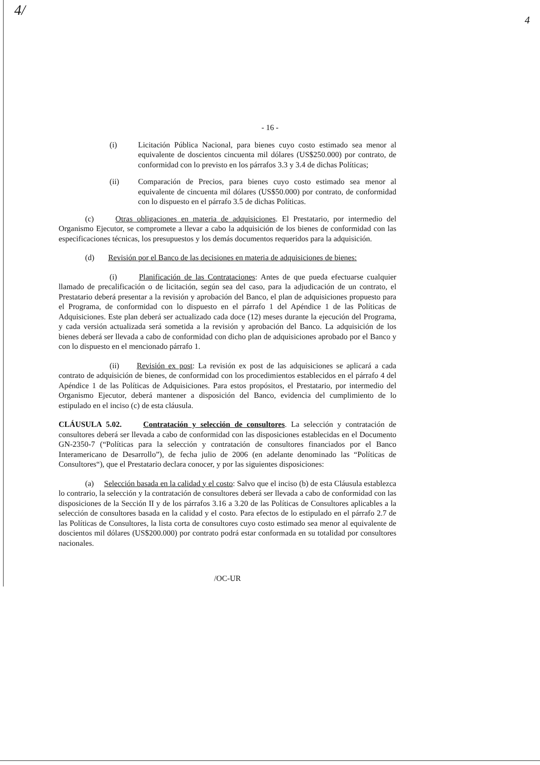4/ 4
- 16 -
(i) Licitación Pública Nacional, para bienes cuyo costo estimado sea menor al equivalente de doscientos cincuenta mil dólares (US$250.000) por contrato, de conformidad con lo previsto en los párrafos 3.3 y 3.4 de dichas Políticas;
(ii) Comparación de Precios, para bienes cuyo costo estimado sea menor al equivalente de cincuenta mil dólares (US$50.000) por contrato, de conformidad con lo dispuesto en el párrafo 3.5 de dichas Políticas.
(c) Otras obligaciones en materia de adquisiciones. El Prestatario, por intermedio del Organismo Ejecutor, se compromete a llevar a cabo la adquisición de los bienes de conformidad con las especificaciones técnicas, los presupuestos y los demás documentos requeridos para la adquisición.
(d) Revisión por el Banco de las decisiones en materia de adquisiciones de bienes:
(i) Planificación de las Contrataciones: Antes de que pueda efectuarse cualquier llamado de precalificación o de licitación, según sea del caso, para la adjudicación de un contrato, el Prestatario deberá presentar a la revisión y aprobación del Banco, el plan de adquisiciones propuesto para el Programa, de conformidad con lo dispuesto en el párrafo 1 del Apéndice 1 de las Políticas de Adquisiciones. Este plan deberá ser actualizado cada doce (12) meses durante la ejecución del Programa, y cada versión actualizada será sometida a la revisión y aprobación del Banco. La adquisición de los bienes deberá ser llevada a cabo de conformidad con dicho plan de adquisiciones aprobado por el Banco y con lo dispuesto en el mencionado párrafo 1.
(ii) Revisión ex post: La revisión ex post de las adquisiciones se aplicará a cada contrato de adquisición de bienes, de conformidad con los procedimientos establecidos en el párrafo 4 del Apéndice 1 de las Políticas de Adquisiciones. Para estos propósitos, el Prestatario, por intermedio del Organismo Ejecutor, deberá mantener a disposición del Banco, evidencia del cumplimiento de lo estipulado en el inciso (c) de esta cláusula.
CLÁUSULA 5.02. Contratación y selección de consultores. La selección y contratación de consultores deberá ser llevada a cabo de conformidad con las disposiciones establecidas en el Documento GN-2350-7 (“Políticas para la selección y contratación de consultores financiados por el Banco Interamericano de Desarrollo”), de fecha julio de 2006 (en adelante denominado las “Políticas de Consultores“), que el Prestatario declara conocer, y por las siguientes disposiciones:
(a) Selección basada en la calidad y el costo: Salvo que el inciso (b) de esta Cláusula establezca lo contrario, la selección y la contratación de consultores deberá ser llevada a cabo de conformidad con las disposiciones de la Sección II y de los párrafos 3.16 a 3.20 de las Políticas de Consultores aplicables a la selección de consultores basada en la calidad y el costo. Para efectos de lo estipulado en el párrafo 2.7 de las Políticas de Consultores, la lista corta de consultores cuyo costo estimado sea menor al equivalente de doscientos mil dólares (US$200.000) por contrato podrá estar conformada en su totalidad por consultores nacionales.
/OC-UR